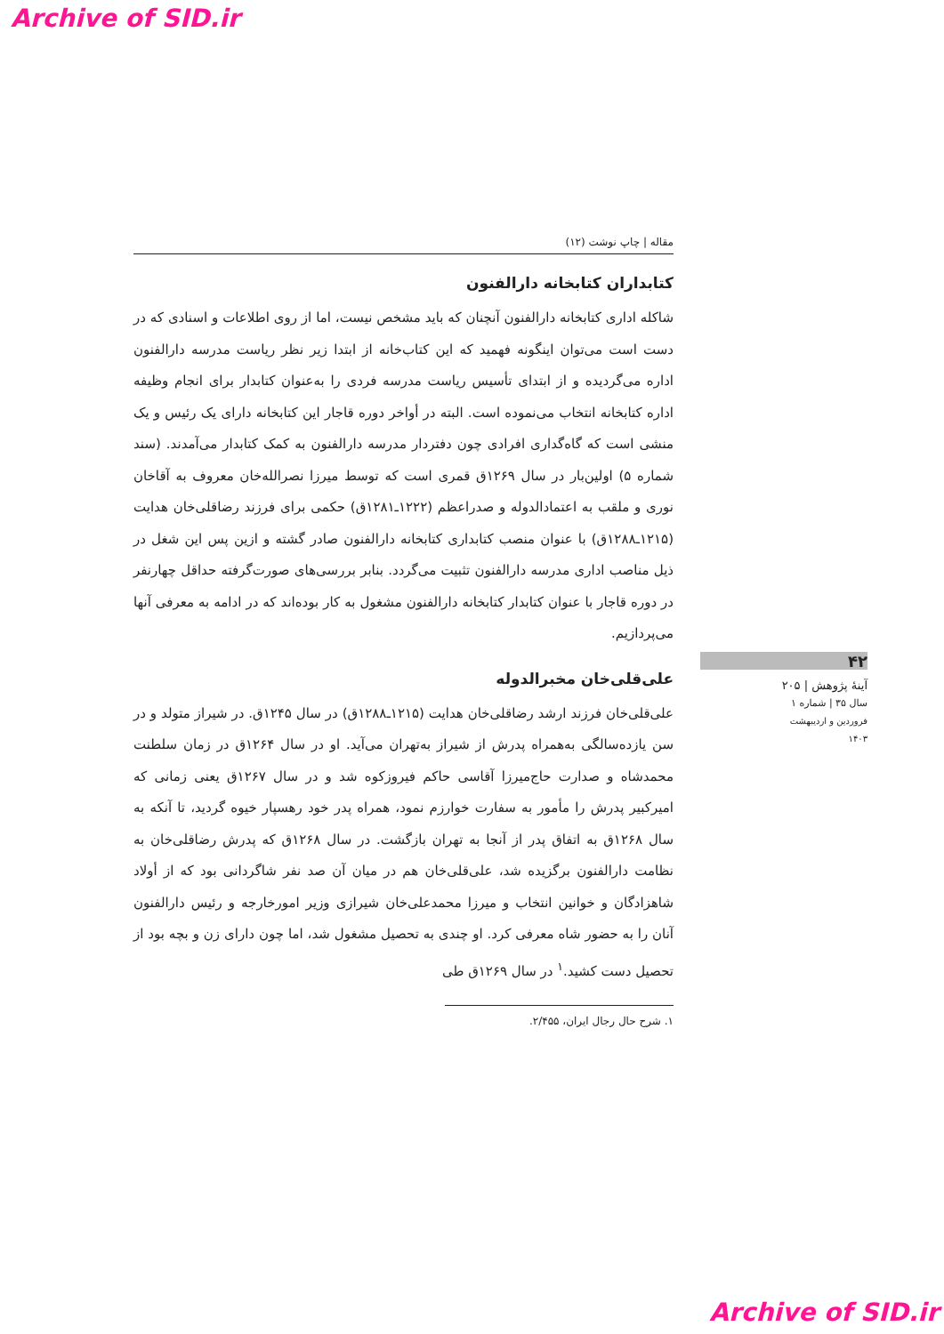Archive of SID.ir
مقاله | چاپ نوشت (۱۲)
کتابداران کتابخانه دارالفنون
شاکله اداری کتابخانه دارالفنون آنچنان که باید مشخص نیست، اما از روی اطلاعات و اسنادی که در دست است می‌توان اینگونه فهمید که این کتاب‌خانه از ابتدا زیر نظر ریاست مدرسه دارالفنون اداره می‌گردیده و از ابتدای تأسیس ریاست مدرسه فردی را به‌عنوان کتابدار برای انجام وظیفه اداره کتابخانه انتخاب می‌نموده است. البته در أواخر دوره قاجار این کتابخانه دارای یک رئیس و یک منشی است که گاه‌گداری افرادی چون دفتردار مدرسه دارالفنون به کمک کتابدار می‌آمدند. (سند شماره ۵) اولین‌بار در سال ۱۲۶۹ق قمری است که توسط میرزا نصرالله‌خان معروف به آقاخان نوری و ملقب به اعتمادالدوله و صدراعظم (۱۲۲۲ـ۱۲۸۱ق) حکمی برای فرزند رضاقلی‌خان هدایت (۱۲۱۵ـ۱۲۸۸ق) با عنوان منصب کتابداری کتابخانه دارالفنون صادر گشته و ازین پس این شغل در ذیل مناصب اداری مدرسه دارالفنون تثبیت می‌گردد. بنابر بررسی‌های صورت‌گرفته حداقل چهارنفر در دوره قاجار با عنوان کتابدار کتابخانه دارالفنون مشغول به کار بوده‌اند که در ادامه به معرفی آنها می‌پردازیم.
علی‌قلی‌خان مخبرالدوله
علی‌قلی‌خان فرزند ارشد رضاقلی‌خان هدایت (۱۲۱۵ـ۱۲۸۸ق) در سال ۱۲۴۵ق. در شیراز متولد و در سن یازده‌سالگی به‌همراه پدرش از شیراز به‌تهران می‌آید. او در سال ۱۲۶۴ق در زمان سلطنت محمدشاه و صدارت حاج‌میرزا آقاسی حاکم فیروزکوه شد و در سال ۱۲۶۷ق یعنی زمانی که امیرکبیر پدرش را مأمور به سفارت خوارزم نمود، همراه پدر خود رهسپار خیوه گردید، تا آنکه به سال ۱۲۶۸ق به اتفاق پدر از آنجا به تهران بازگشت. در سال ۱۲۶۸ق که پدرش رضاقلی‌خان به نظامت دارالفنون برگزیده شد، علی‌قلی‌خان هم در میان آن صد نفر شاگردانی بود که از أولاد شاهزادگان و خوانین انتخاب و میرزا محمدعلی‌خان شیرازی وزیر امورخارجه و رئیس دارالفنون آنان را به حضور شاه معرفی کرد. او چندی به تحصیل مشغول شد، اما چون دارای زن و بچه بود از تحصیل دست کشید.<sup>۱</sup> در سال ۱۲۶۹ق طی
۱. شرح حال رجال ایران، ۲/۴۵۵.
۴۲
آینهٔ پژوهش | ۲۰۵
سال ۳۵ | شماره ۱
فروردین و اردیبهشت ۱۴۰۳
Archive of SID.ir